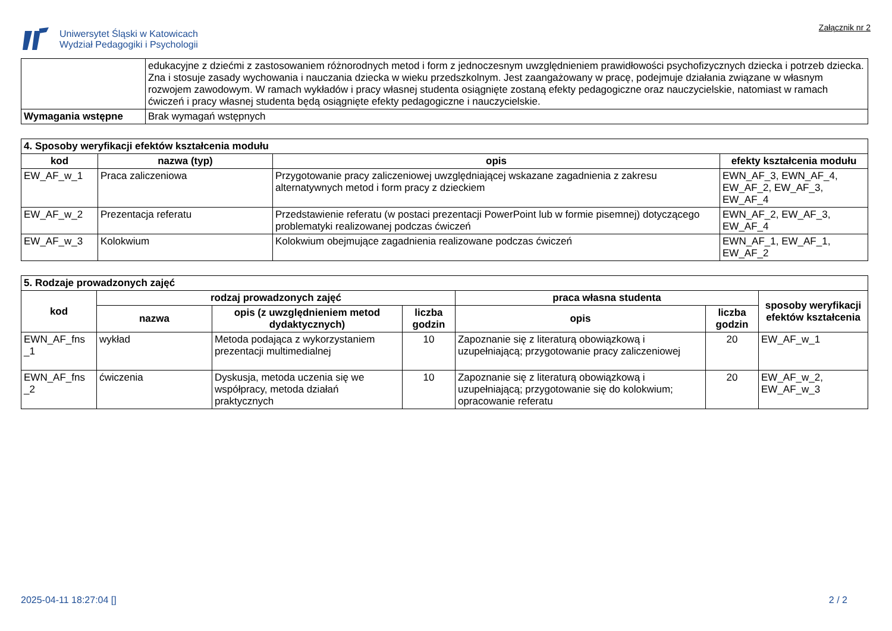Uniwersytet Śląski w Katowicach
Wydział Pedagogiki i Psychologii
Załącznik nr 2
| | edukacyjne z dziećmi z zastosowaniem różnorodnych metod i form z jednoczesnym uwzględnieniem prawidłowości psychofizycznych dziecka i potrzeb dziecka. Zna i stosuje zasady wychowania i nauczania dziecka w wieku przedszkolnym. Jest zaangażowany w pracę, podejmuje działania związane w własnym rozwojem zawodowym. W ramach wykładów i pracy własnej studenta osiągnięte zostaną efekty pedagogiczne oraz nauczycielskie, natomiast w ramach ćwiczeń i pracy własnej studenta będą osiągnięte efekty pedagogiczne i nauczycielskie. |
| Wymagania wstępne | Brak wymagań wstępnych |
| 4. Sposoby weryfikacji efektów kształcenia modułu | | | |
| kod | nazwa (typ) | opis | efekty kształcenia modułu |
| EW_AF_w_1 | Praca zaliczeniowa | Przygotowanie pracy zaliczeniowej uwzględniającej wskazane zagadnienia z zakresu alternatywnych metod i form pracy z dzieckiem | EWN_AF_3, EWN_AF_4, EW_AF_2, EW_AF_3, EW_AF_4 |
| EW_AF_w_2 | Prezentacja referatu | Przedstawienie referatu (w postaci prezentacji PowerPoint lub w formie pisemnej) dotyczącego problematyki realizowanej podczas ćwiczeń | EWN_AF_2, EW_AF_3, EW_AF_4 |
| EW_AF_w_3 | Kolokwium | Kolokwium obejmujące zagadnienia realizowane podczas ćwiczeń | EWN_AF_1, EW_AF_1, EW_AF_2 |
| 5. Rodzaje prowadzonych zajęć | | | | | | |
| kod | rodzaj prowadzonych zajęć | | | praca własna studenta | | sposoby weryfikacji efektów kształcenia |
| | nazwa | opis (z uwzględnieniem metod dydaktycznych) | liczba godzin | opis | liczba godzin | |
| EWN_AF_fns _1 | wykład | Metoda podająca z wykorzystaniem prezentacji multimedialnej | 10 | Zapoznanie się z literaturą obowiązkową i uzupełniającą; przygotowanie pracy zaliczeniowej | 20 | EW_AF_w_1 |
| EWN_AF_fns _2 | ćwiczenia | Dyskusja, metoda uczenia się we współpracy, metoda działań praktycznych | 10 | Zapoznanie się z literaturą obowiązkową i uzupełniającą; przygotowanie się do kolokwium; opracowanie referatu | 20 | EW_AF_w_2, EW_AF_w_3 |
2025-04-11 18:27:04 [] 2 / 2